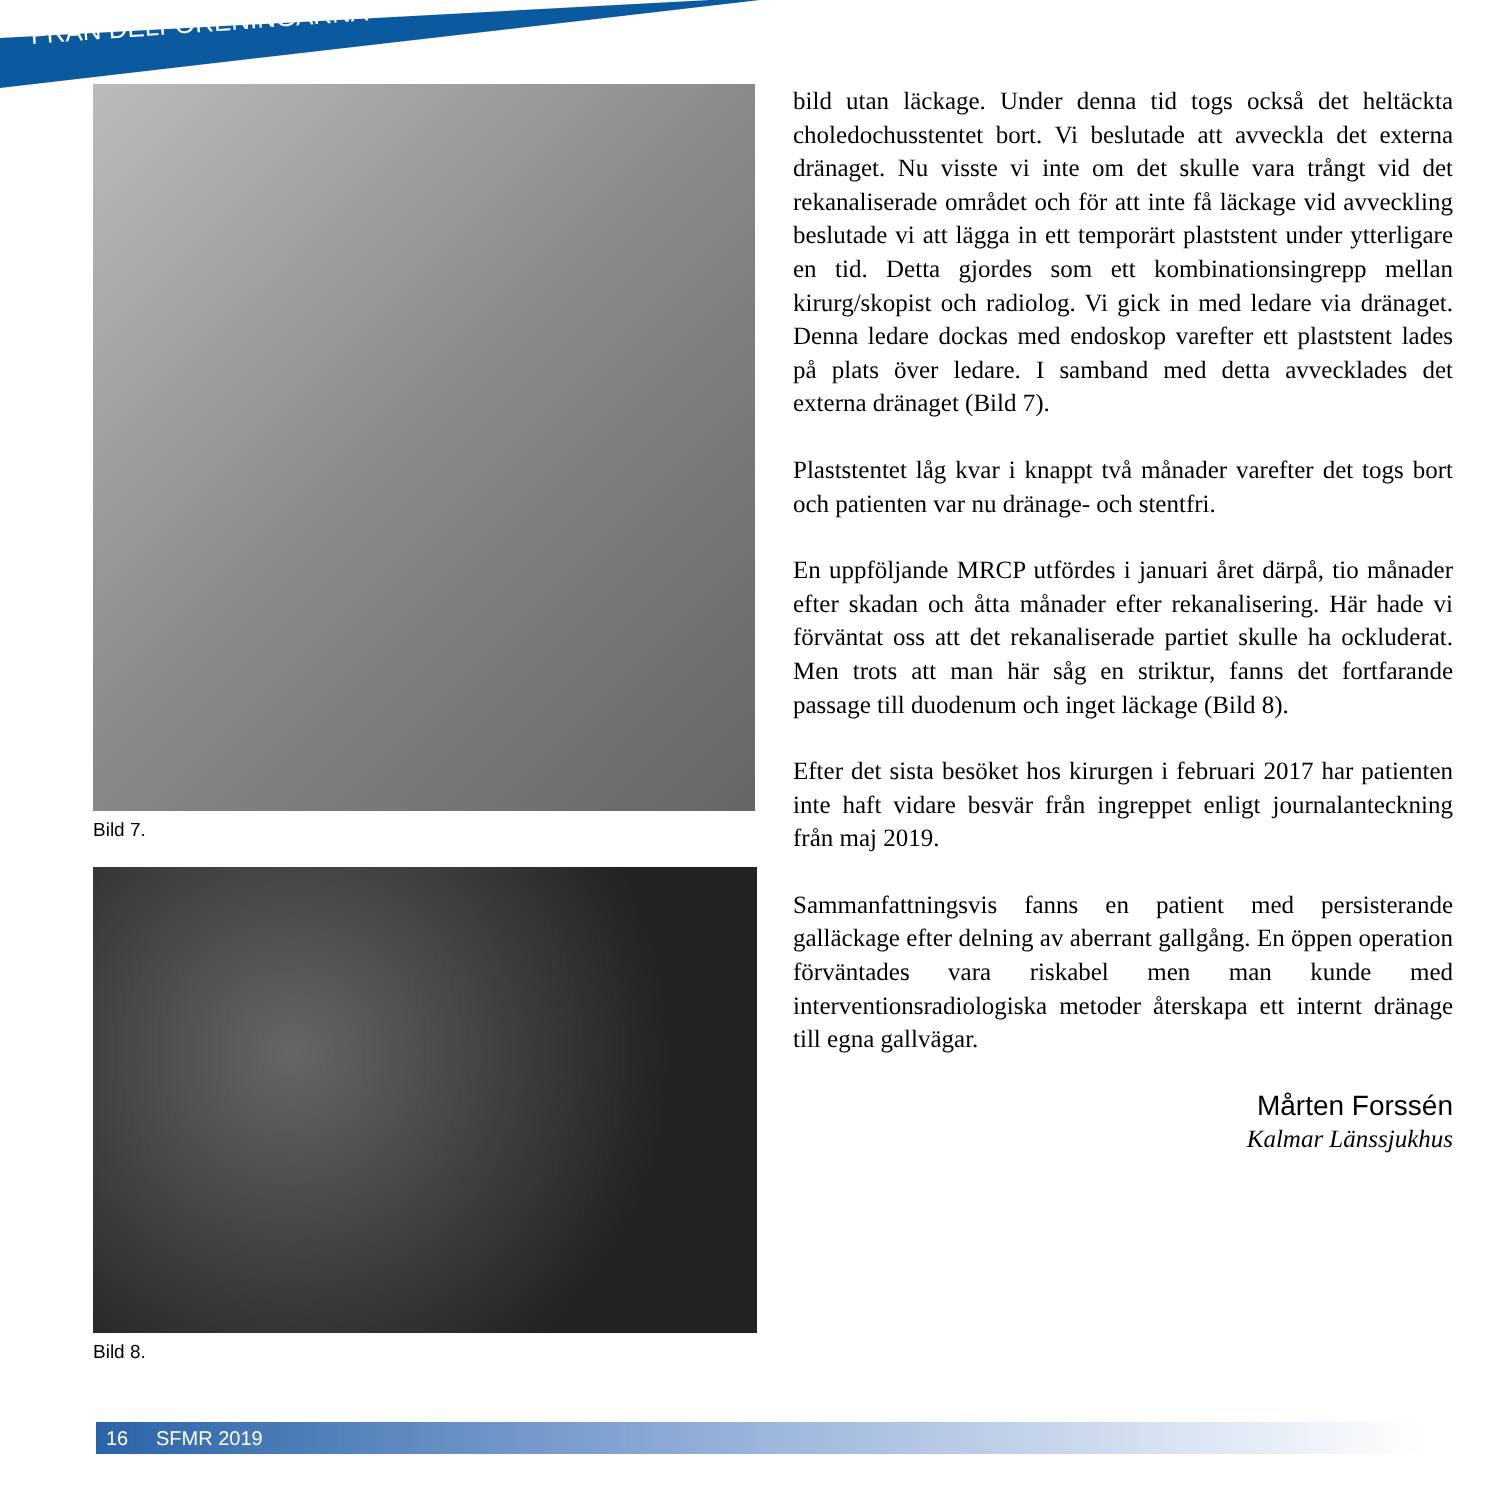FRÅN DELFÖRENINGARNA
Bild 7.
Bild 8.
bild utan läckage. Under denna tid togs också det heltäckta choledochusstentet bort. Vi beslutade att avveckla det externa dränaget. Nu visste vi inte om det skulle vara trångt vid det rekanaliserade området och för att inte få läckage vid avveckling beslutade vi att lägga in ett temporärt plaststent under ytterligare en tid. Detta gjordes som ett kombinationsingrepp mellan kirurg/skopist och radiolog. Vi gick in med ledare via dränaget. Denna ledare dockas med endoskop varefter ett plaststent lades på plats över ledare. I samband med detta avvecklades det externa dränaget (Bild 7).
Plaststentet låg kvar i knappt två månader varefter det togs bort och patienten var nu dränage- och stentfri.
En uppföljande MRCP utfördes i januari året därpå, tio månader efter skadan och åtta månader efter rekanalisering. Här hade vi förväntat oss att det rekanaliserade partiet skulle ha ockluderat. Men trots att man här såg en striktur, fanns det fortfarande passage till duodenum och inget läckage (Bild 8).
Efter det sista besöket hos kirurgen i februari 2017 har patienten inte haft vidare besvär från ingreppet enligt journalanteckning från maj 2019.
Sammanfattningsvis fanns en patient med persisterande galläckage efter delning av aberrant gallgång. En öppen operation förväntades vara riskabel men man kunde med interventionsradiologiska metoder återskapa ett internt dränage till egna gallvägar.
Mårten Forssén
Kalmar Länssjukhus
16 SFMR 2019